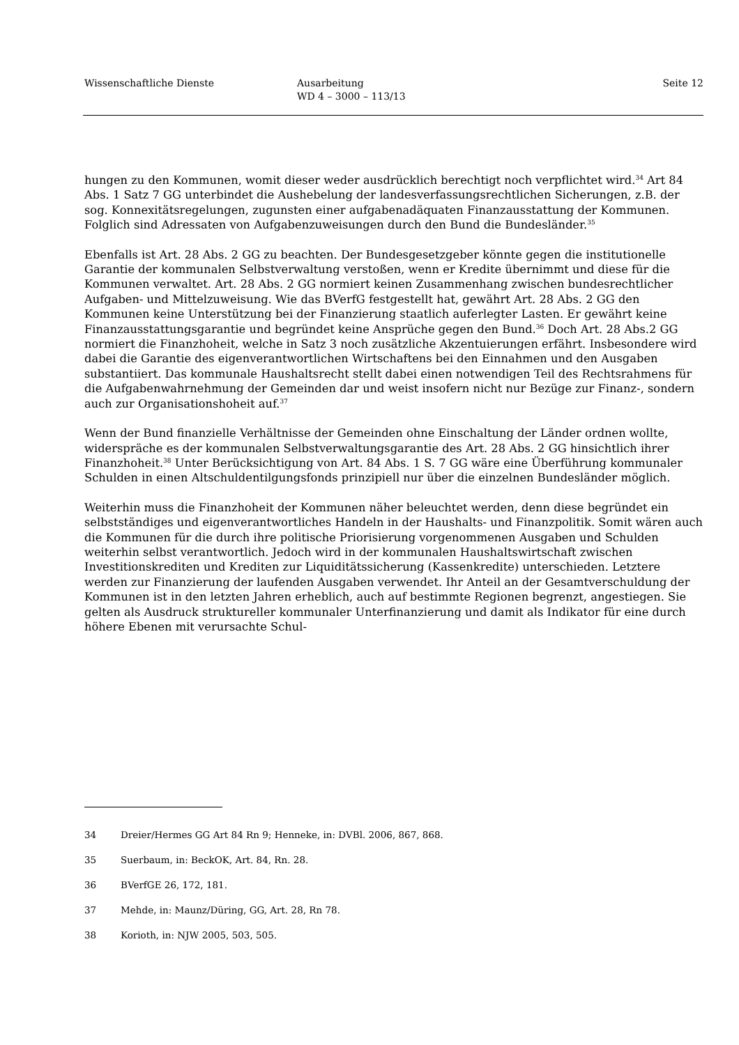Wissenschaftliche Dienste Ausarbeitung
WD 4 – 3000 – 113/13
Seite 12
hungen zu den Kommunen, womit dieser weder ausdrücklich berechtigt noch verpflichtet wird.<sup>34</sup> Art 84 Abs. 1 Satz 7 GG unterbindet die Aushebelung der landesverfassungsrechtlichen Sicherungen, z.B. der sog. Konnexitätsregelungen, zugunsten einer aufgabenadäquaten Finanzausstattung der Kommunen. Folglich sind Adressaten von Aufgabenzuweisungen durch den Bund die Bundesländer.<sup>35</sup>
Ebenfalls ist Art. 28 Abs. 2 GG zu beachten. Der Bundesgesetzgeber könnte gegen die institutionelle Garantie der kommunalen Selbstverwaltung verstoßen, wenn er Kredite übernimmt und diese für die Kommunen verwaltet. Art. 28 Abs. 2 GG normiert keinen Zusammenhang zwischen bundesrechtlicher Aufgaben- und Mittelzuweisung. Wie das BVerfG festgestellt hat, gewährt Art. 28 Abs. 2 GG den Kommunen keine Unterstützung bei der Finanzierung staatlich auferlegter Lasten. Er gewährt keine Finanzausstattungsgarantie und begründet keine Ansprüche gegen den Bund.<sup>36</sup> Doch Art. 28 Abs.2 GG normiert die Finanzhoheit, welche in Satz 3 noch zusätzliche Akzentuierungen erfährt. Insbesondere wird dabei die Garantie des eigenverantwortlichen Wirtschaftens bei den Einnahmen und den Ausgaben substantiiert. Das kommunale Haushaltsrecht stellt dabei einen notwendigen Teil des Rechtsrahmens für die Aufgabenwahrnehmung der Gemeinden dar und weist insofern nicht nur Bezüge zur Finanz-, sondern auch zur Organisationshoheit auf.<sup>37</sup>
Wenn der Bund finanzielle Verhältnisse der Gemeinden ohne Einschaltung der Länder ordnen wollte, widerspräche es der kommunalen Selbstverwaltungsgarantie des Art. 28 Abs. 2 GG hinsichtlich ihrer Finanzhoheit.<sup>38</sup> Unter Berücksichtigung von Art. 84 Abs. 1 S. 7 GG wäre eine Überführung kommunaler Schulden in einen Altschuldentilgungsfonds prinzipiell nur über die einzelnen Bundesländer möglich.
Weiterhin muss die Finanzhoheit der Kommunen näher beleuchtet werden, denn diese begründet ein selbstständiges und eigenverantwortliches Handeln in der Haushalts- und Finanzpolitik. Somit wären auch die Kommunen für die durch ihre politische Priorisierung vorgenommenen Ausgaben und Schulden weiterhin selbst verantwortlich. Jedoch wird in der kommunalen Haushaltswirtschaft zwischen Investitionskrediten und Krediten zur Liquiditätssicherung (Kassenkredite) unterschieden. Letztere werden zur Finanzierung der laufenden Ausgaben verwendet. Ihr Anteil an der Gesamtverschuldung der Kommunen ist in den letzten Jahren erheblich, auch auf bestimmte Regionen begrenzt, angestiegen. Sie gelten als Ausdruck struktureller kommunaler Unterfinanzierung und damit als Indikator für eine durch höhere Ebenen mit verursachte Schul-
34 Dreier/Hermes GG Art 84 Rn 9; Henneke, in: DVBl. 2006, 867, 868.
35 Suerbaum, in: BeckOK, Art. 84, Rn. 28.
36 BVerfGE 26, 172, 181.
37 Mehde, in: Maunz/Düring, GG, Art. 28, Rn 78.
38 Korioth, in: NJW 2005, 503, 505.